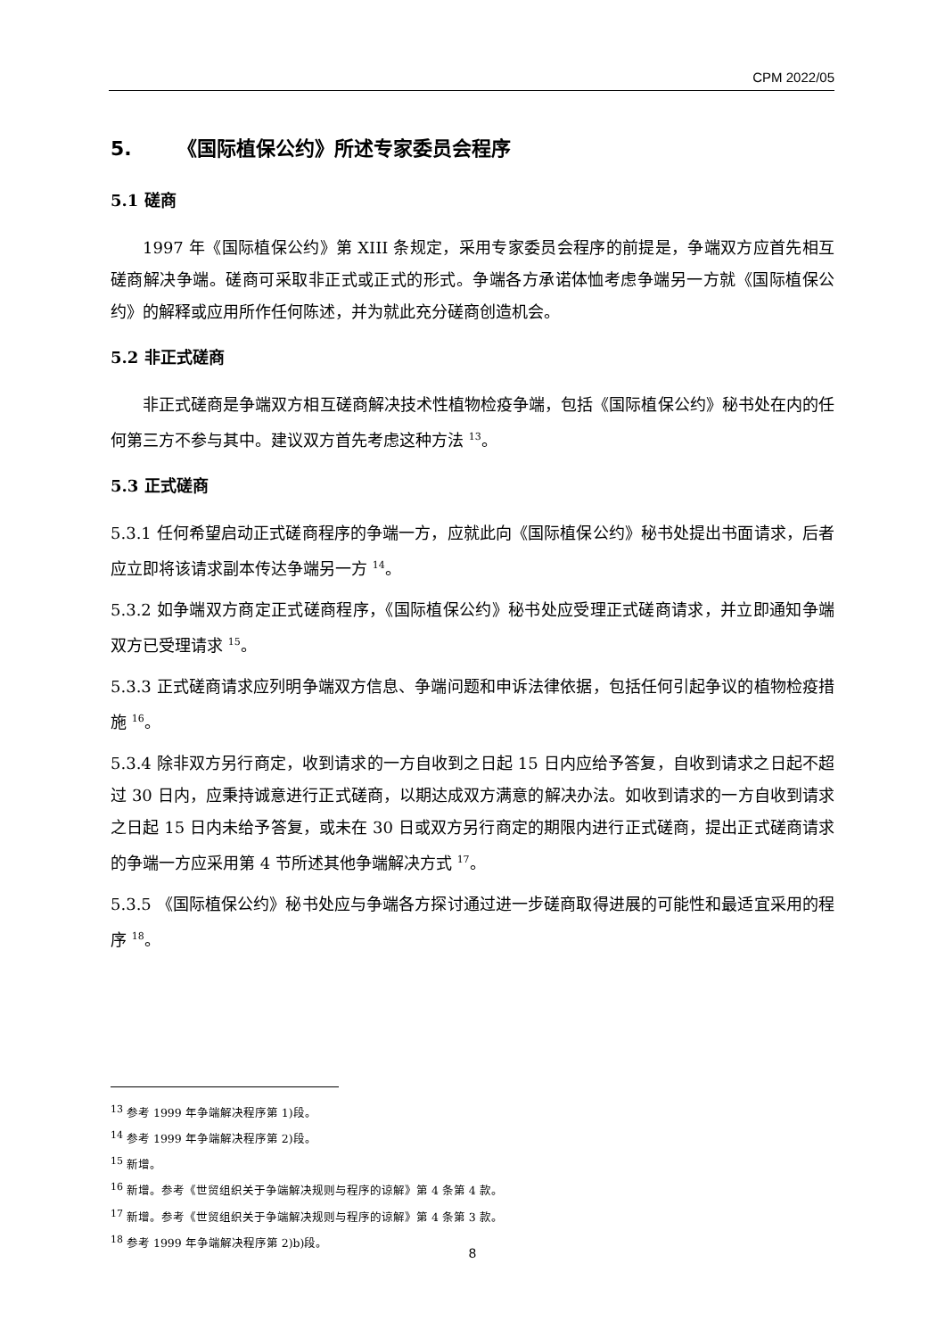CPM 2022/05
5. 《国际植保公约》所述专家委员会程序
5.1 磋商
1997 年《国际植保公约》第 XIII 条规定，采用专家委员会程序的前提是，争端双方应首先相互磋商解决争端。磋商可采取非正式或正式的形式。争端各方承诺体恤考虑争端另一方就《国际植保公约》的解释或应用所作任何陈述，并为就此充分磋商创造机会。
5.2 非正式磋商
非正式磋商是争端双方相互磋商解决技术性植物检疫争端，包括《国际植保公约》秘书处在内的任何第三方不参与其中。建议双方首先考虑这种方法 <sup>13</sup>。
5.3 正式磋商
5.3.1 任何希望启动正式磋商程序的争端一方，应就此向《国际植保公约》秘书处提出书面请求，后者应立即将该请求副本传达争端另一方 <sup>14</sup>。
5.3.2 如争端双方商定正式磋商程序，《国际植保公约》秘书处应受理正式磋商请求，并立即通知争端双方已受理请求 <sup>15</sup>。
5.3.3 正式磋商请求应列明争端双方信息、争端问题和申诉法律依据，包括任何引起争议的植物检疫措施 <sup>16</sup>。
5.3.4 除非双方另行商定，收到请求的一方自收到之日起 15 日内应给予答复，自收到请求之日起不超过 30 日内，应秉持诚意进行正式磋商，以期达成双方满意的解决办法。如收到请求的一方自收到请求之日起 15 日内未给予答复，或未在 30 日或双方另行商定的期限内进行正式磋商，提出正式磋商请求的争端一方应采用第 4 节所述其他争端解决方式 <sup>17</sup>。
5.3.5 《国际植保公约》秘书处应与争端各方探讨通过进一步磋商取得进展的可能性和最适宜采用的程序 <sup>18</sup>。
<sup>13</sup> 参考 1999 年争端解决程序第 1)段。
<sup>14</sup> 参考 1999 年争端解决程序第 2)段。
<sup>15</sup> 新增。
<sup>16</sup> 新增。参考《世贸组织关于争端解决规则与程序的谅解》第 4 条第 4 款。
<sup>17</sup> 新增。参考《世贸组织关于争端解决规则与程序的谅解》第 4 条第 3 款。
<sup>18</sup> 参考 1999 年争端解决程序第 2)b)段。
8